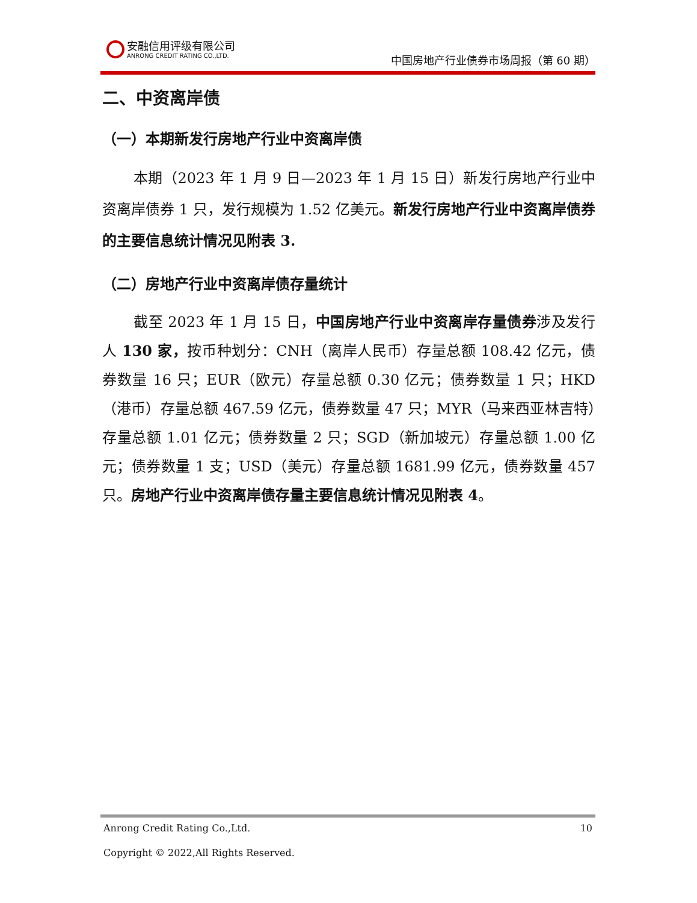安融信用评级有限公司 ANRONG CREDIT RATING CO.,LTD.
中国房地产行业债券市场周报（第 60 期）
二、中资离岸债
（一）本期新发行房地产行业中资离岸债
本期（2023 年 1 月 9 日—2023 年 1 月 15 日）新发行房地产行业中资离岸债券 1 只，发行规模为 1.52 亿美元。新发行房地产行业中资离岸债券的主要信息统计情况见附表 3.
（二）房地产行业中资离岸债存量统计
截至 2023 年 1 月 15 日，中国房地产行业中资离岸存量债券涉及发行人 130 家，按币种划分：CNH（离岸人民币）存量总额 108.42 亿元，债券数量 16 只；EUR（欧元）存量总额 0.30 亿元；债券数量 1 只；HKD（港币）存量总额 467.59 亿元，债券数量 47 只；MYR（马来西亚林吉特）存量总额 1.01 亿元；债券数量 2 只；SGD（新加坡元）存量总额 1.00 亿元；债券数量 1 支；USD（美元）存量总额 1681.99 亿元，债券数量 457 只。房地产行业中资离岸债存量主要信息统计情况见附表 4。
Anrong Credit Rating Co.,Ltd. 10
Copyright © 2022,All Rights Reserved.